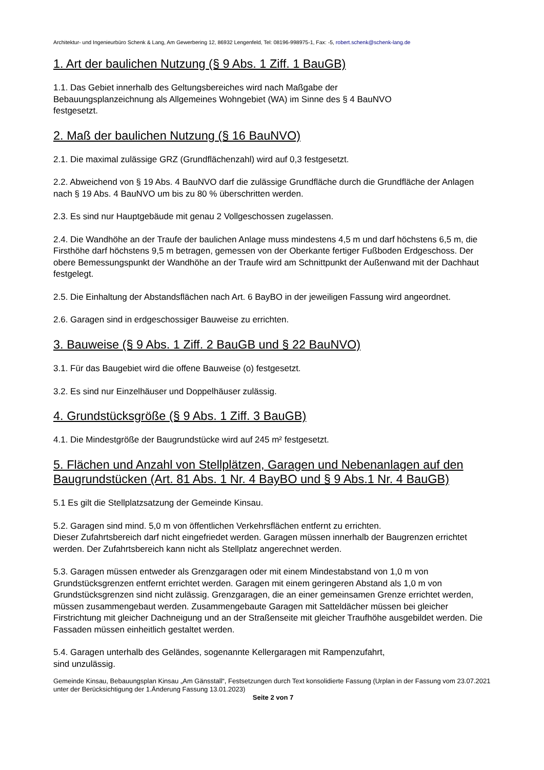Architektur- und Ingenieurbüro Schenk & Lang, Am Gewerbering 12, 86932 Lengenfeld, Tel: 08196-998975-1, Fax: -5, robert.schenk@schenk-lang.de
1. Art der baulichen Nutzung (§ 9 Abs. 1 Ziff. 1 BauGB)
1.1. Das Gebiet innerhalb des Geltungsbereiches wird nach Maßgabe der
Bebauungsplanzeichnung als Allgemeines Wohngebiet (WA) im Sinne des § 4 BauNVO
festgesetzt.
2. Maß der baulichen Nutzung (§ 16 BauNVO)
2.1. Die maximal zulässige GRZ (Grundflächenzahl) wird auf 0,3 festgesetzt.
2.2. Abweichend von § 19 Abs. 4 BauNVO darf die zulässige Grundfläche durch die Grundfläche der Anlagen nach § 19 Abs. 4 BauNVO um bis zu 80 % überschritten werden.
2.3. Es sind nur Hauptgebäude mit genau 2 Vollgeschossen zugelassen.
2.4. Die Wandhöhe an der Traufe der baulichen Anlage muss mindestens 4,5 m und darf höchstens 6,5 m, die Firsthöhe darf höchstens 9,5 m betragen, gemessen von der Oberkante fertiger Fußboden Erdgeschoss. Der obere Bemessungspunkt der Wandhöhe an der Traufe wird am Schnittpunkt der Außenwand mit der Dachhaut festgelegt.
2.5. Die Einhaltung der Abstandsflächen nach Art. 6 BayBO in der jeweiligen Fassung wird angeordnet.
2.6. Garagen sind in erdgeschossiger Bauweise zu errichten.
3. Bauweise (§ 9 Abs. 1 Ziff. 2 BauGB und § 22 BauNVO)
3.1. Für das Baugebiet wird die offene Bauweise (o) festgesetzt.
3.2. Es sind nur Einzelhäuser und Doppelhäuser zulässig.
4. Grundstücksgröße (§ 9 Abs. 1 Ziff. 3 BauGB)
4.1. Die Mindestgröße der Baugrundstücke wird auf 245 m² festgesetzt.
5. Flächen und Anzahl von Stellplätzen, Garagen und Nebenanlagen auf den Baugrundstücken (Art. 81 Abs. 1 Nr. 4 BayBO und § 9 Abs.1 Nr. 4 BauGB)
5.1 Es gilt die Stellplatzsatzung der Gemeinde Kinsau.
5.2. Garagen sind mind. 5,0 m von öffentlichen Verkehrsflächen entfernt zu errichten.
Dieser Zufahrtsbereich darf nicht eingefriedet werden. Garagen müssen innerhalb der Baugrenzen errichtet werden. Der Zufahrtsbereich kann nicht als Stellplatz angerechnet werden.
5.3. Garagen müssen entweder als Grenzgaragen oder mit einem Mindestabstand von 1,0 m von Grundstücksgrenzen entfernt errichtet werden. Garagen mit einem geringeren Abstand als 1,0 m von Grundstücksgrenzen sind nicht zulässig. Grenzgaragen, die an einer gemeinsamen Grenze errichtet werden, müssen zusammengebaut werden. Zusammengebaute Garagen mit Satteldächer müssen bei gleicher Firstrichtung mit gleicher Dachneigung und an der Straßenseite mit gleicher Traufhöhe ausgebildet werden. Die Fassaden müssen einheitlich gestaltet werden.
5.4. Garagen unterhalb des Geländes, sogenannte Kellergaragen mit Rampenzufahrt,
sind unzulässig.
Gemeinde Kinsau, Bebauungsplan Kinsau „Am Gänsstall“, Festsetzungen durch Text konsolidierte Fassung (Urplan in der Fassung vom 23.07.2021 unter der Berücksichtigung der 1.Änderung Fassung 13.01.2023)
Seite 2 von 7